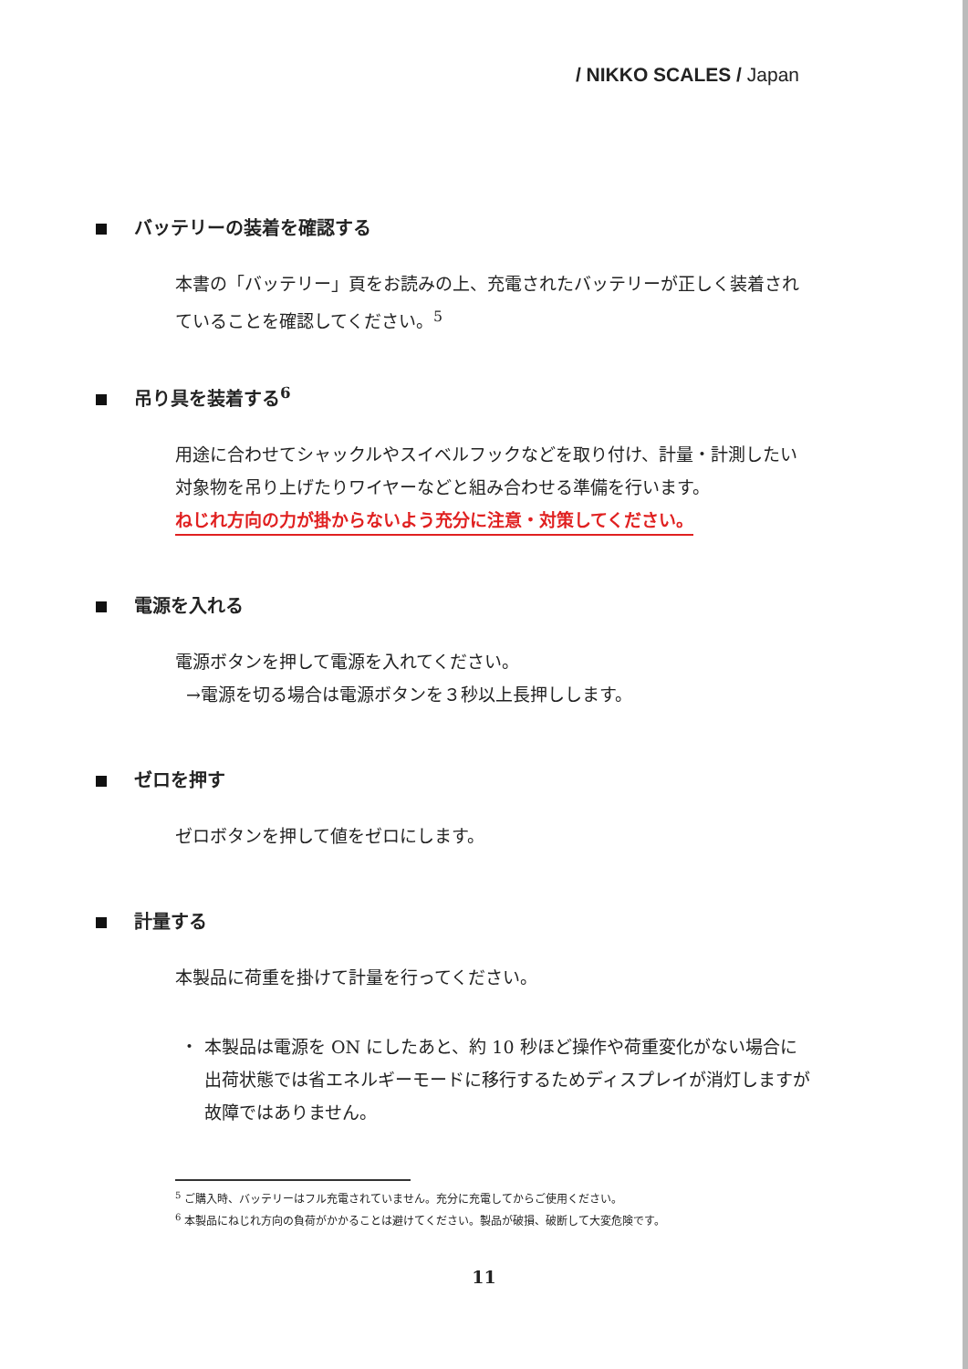/ NIKKO SCALES / Japan
バッテリーの装着を確認する
本書の「バッテリー」頁をお読みの上、充電されたバッテリーが正しく装着されていることを確認してください。<sup>5</sup>
吊り具を装着する<sup>6</sup>
用途に合わせてシャックルやスイベルフックなどを取り付け、計量・計測したい対象物を吊り上げたりワイヤーなどと組み合わせる準備を行います。
ねじれ方向の力が掛からないよう充分に注意・対策してください。
電源を入れる
電源ボタンを押して電源を入れてください。
→電源を切る場合は電源ボタンを３秒以上長押しします。
ゼロを押す
ゼロボタンを押して値をゼロにします。
計量する
本製品に荷重を掛けて計量を行ってください。
・ 本製品は電源を ON にしたあと、約 10 秒ほど操作や荷重変化がない場合に出荷状態では省エネルギーモードに移行するためディスプレイが消灯しますが故障ではありません。
<sup>5</sup> ご購入時、バッテリーはフル充電されていません。充分に充電してからご使用ください。
<sup>6</sup> 本製品にねじれ方向の負荷がかかることは避けてください。製品が破損、破断して大変危険です。
11